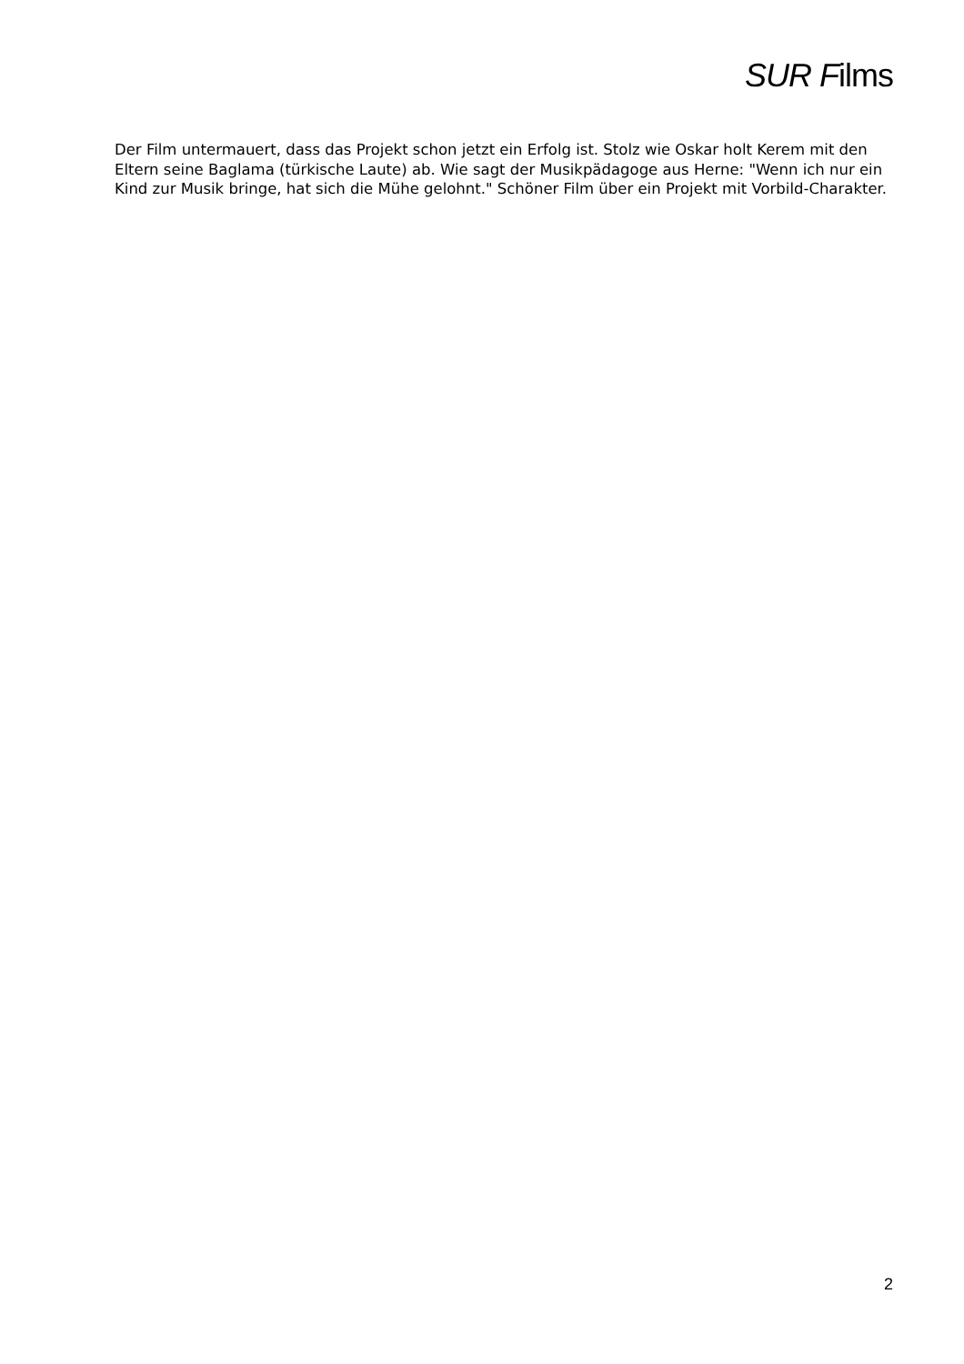SUR Films
Der Film untermauert, dass das Projekt schon jetzt ein Erfolg ist. Stolz wie Oskar holt Kerem mit den Eltern seine Baglama (türkische Laute) ab. Wie sagt der Musikpädagoge aus Herne: "Wenn ich nur ein Kind zur Musik bringe, hat sich die Mühe gelohnt." Schöner Film über ein Projekt mit Vorbild-Charakter.
2